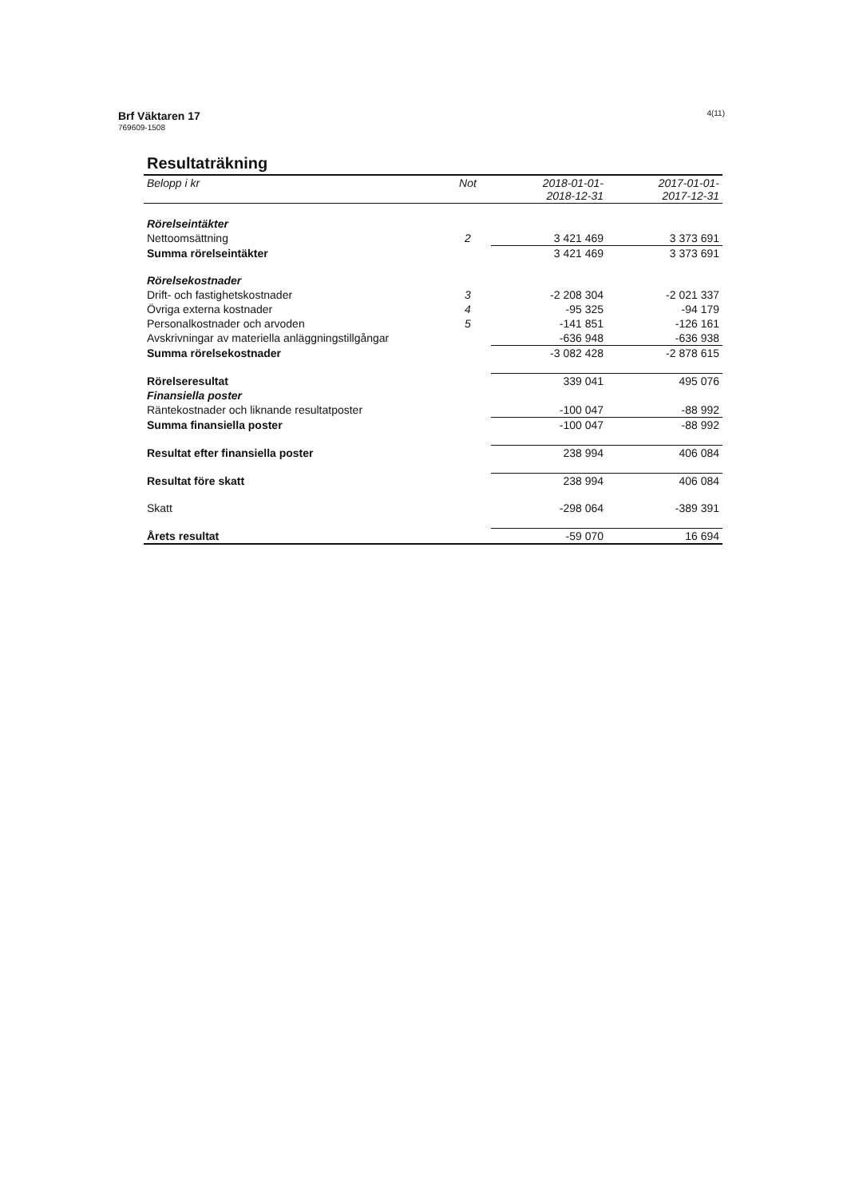Brf Väktaren 17
769609-1508
4(11)
Resultaträkning
| Belopp i kr | Not | 2018-01-01- 2018-12-31 | 2017-01-01- 2017-12-31 |
| --- | --- | --- | --- |
| Rörelseintäkter | | | |
| Nettoomsättning | 2 | 3 421 469 | 3 373 691 |
| Summa rörelseintäkter | | 3 421 469 | 3 373 691 |
| Rörelsekostnader | | | |
| Drift- och fastighetskostnader | 3 | -2 208 304 | -2 021 337 |
| Övriga externa kostnader | 4 | -95 325 | -94 179 |
| Personalkostnader och arvoden | 5 | -141 851 | -126 161 |
| Avskrivningar av materiella anläggningstillgångar | | -636 948 | -636 938 |
| Summa rörelsekostnader | | -3 082 428 | -2 878 615 |
| Rörelseresultat | | 339 041 | 495 076 |
| Finansiella poster | | | |
| Räntekostnader och liknande resultatposter | | -100 047 | -88 992 |
| Summa finansiella poster | | -100 047 | -88 992 |
| Resultat efter finansiella poster | | 238 994 | 406 084 |
| Resultat före skatt | | 238 994 | 406 084 |
| Skatt | | -298 064 | -389 391 |
| Årets resultat | | -59 070 | 16 694 |